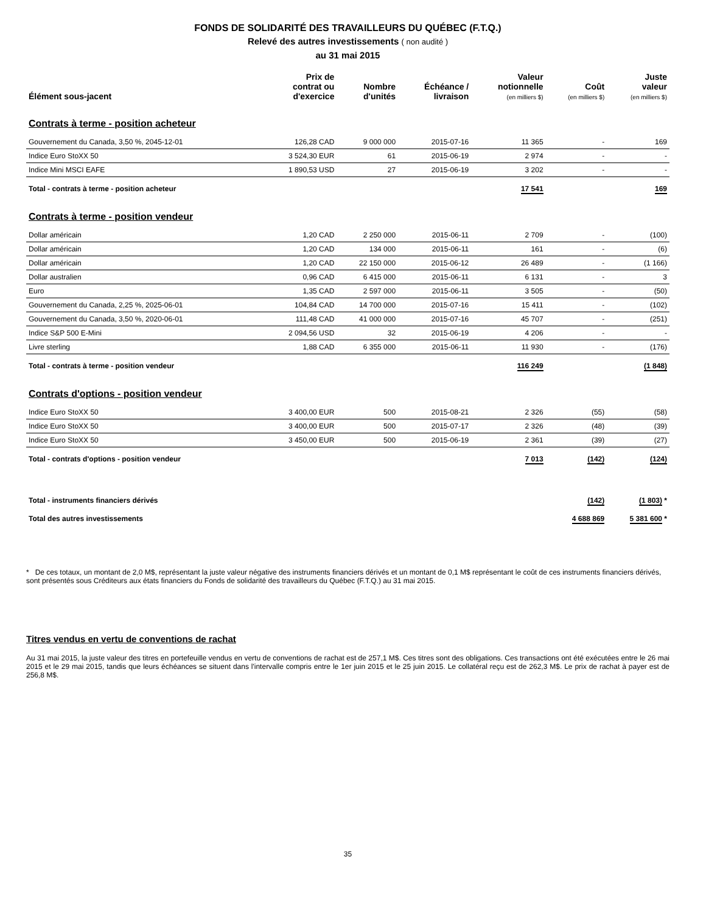FONDS DE SOLIDARITÉ DES TRAVAILLEURS DU QUÉBEC (F.T.Q.)
Relevé des autres investissements ( non audité )
au 31 mai 2015
| Élément sous-jacent | Prix de contrat ou d'exercice | Nombre d'unités | Échéance / livraison | Valeur notionnelle (en milliers $) | Coût (en milliers $) | Juste valeur (en milliers $) |
| --- | --- | --- | --- | --- | --- | --- |
| Contrats à terme - position acheteur | | | | | | |
| Gouvernement du Canada, 3,50 %, 2045-12-01 | 126,28 CAD | 9 000 000 | 2015-07-16 | 11 365 | - | 169 |
| Indice Euro StoXX 50 | 3 524,30 EUR | 61 | 2015-06-19 | 2 974 | - | - |
| Indice Mini MSCI EAFE | 1 890,53 USD | 27 | 2015-06-19 | 3 202 | - | - |
| Total - contrats à terme - position acheteur | | | | 17 541 | | 169 |
| Contrats à terme - position vendeur | | | | | | |
| Dollar américain | 1,20 CAD | 2 250 000 | 2015-06-11 | 2 709 | - | (100) |
| Dollar américain | 1,20 CAD | 134 000 | 2015-06-11 | 161 | - | (6) |
| Dollar américain | 1,20 CAD | 22 150 000 | 2015-06-12 | 26 489 | - | (1 166) |
| Dollar australien | 0,96 CAD | 6 415 000 | 2015-06-11 | 6 131 | - | 3 |
| Euro | 1,35 CAD | 2 597 000 | 2015-06-11 | 3 505 | - | (50) |
| Gouvernement du Canada, 2,25 %, 2025-06-01 | 104,84 CAD | 14 700 000 | 2015-07-16 | 15 411 | - | (102) |
| Gouvernement du Canada, 3,50 %, 2020-06-01 | 111,48 CAD | 41 000 000 | 2015-07-16 | 45 707 | - | (251) |
| Indice S&P 500 E-Mini | 2 094,56 USD | 32 | 2015-06-19 | 4 206 | - | - |
| Livre sterling | 1,88 CAD | 6 355 000 | 2015-06-11 | 11 930 | - | (176) |
| Total - contrats à terme - position vendeur | | | | 116 249 | | (1 848) |
| Contrats d'options - position vendeur | | | | | | |
| Indice Euro StoXX 50 | 3 400,00 EUR | 500 | 2015-08-21 | 2 326 | (55) | (58) |
| Indice Euro StoXX 50 | 3 400,00 EUR | 500 | 2015-07-17 | 2 326 | (48) | (39) |
| Indice Euro StoXX 50 | 3 450,00 EUR | 500 | 2015-06-19 | 2 361 | (39) | (27) |
| Total - contrats d'options - position vendeur | | | | 7 013 | (142) | (124) |
| Total - instruments financiers dérivés | | | | | (142) | (1 803) * |
| Total des autres investissements | | | | | 4 688 869 | 5 381 600 * |
* De ces totaux, un montant de 2,0 M$, représentant la juste valeur négative des instruments financiers dérivés et un montant de 0,1 M$ représentant le coût de ces instruments financiers dérivés, sont présentés sous Créditeurs aux états financiers du Fonds de solidarité des travailleurs du Québec (F.T.Q.) au 31 mai 2015.
Titres vendus en vertu de conventions de rachat
Au 31 mai 2015, la juste valeur des titres en portefeuille vendus en vertu de conventions de rachat est de 257,1 M$. Ces titres sont des obligations. Ces transactions ont été exécutées entre le 26 mai 2015 et le 29 mai 2015, tandis que leurs échéances se situent dans l'intervalle compris entre le 1er juin 2015 et le 25 juin 2015. Le collatéral reçu est de 262,3 M$. Le prix de rachat à payer est de 256,8 M$.
35